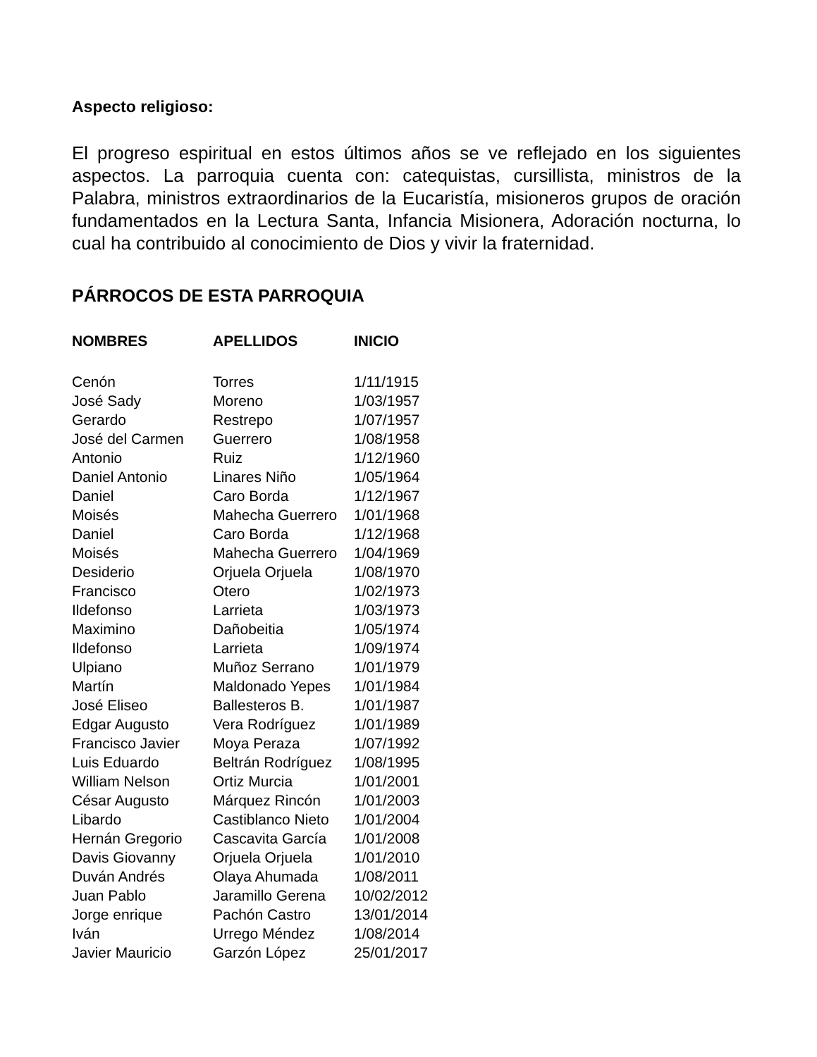Aspecto religioso:
El progreso espiritual en estos últimos años se ve reflejado en los siguientes aspectos. La parroquia cuenta con: catequistas, cursillista, ministros de la Palabra, ministros extraordinarios de la Eucaristía, misioneros grupos de oración fundamentados en la Lectura Santa, Infancia Misionera, Adoración nocturna, lo cual ha contribuido al conocimiento de Dios y vivir la fraternidad.
PÁRROCOS DE ESTA PARROQUIA
| NOMBRES | APELLIDOS | INICIO |
| --- | --- | --- |
| Cenón | Torres | 1/11/1915 |
| José Sady | Moreno | 1/03/1957 |
| Gerardo | Restrepo | 1/07/1957 |
| José del Carmen | Guerrero | 1/08/1958 |
| Antonio | Ruiz | 1/12/1960 |
| Daniel Antonio | Linares Niño | 1/05/1964 |
| Daniel | Caro Borda | 1/12/1967 |
| Moisés | Mahecha Guerrero | 1/01/1968 |
| Daniel | Caro Borda | 1/12/1968 |
| Moisés | Mahecha Guerrero | 1/04/1969 |
| Desiderio | Orjuela Orjuela | 1/08/1970 |
| Francisco | Otero | 1/02/1973 |
| Ildefonso | Larrieta | 1/03/1973 |
| Maximino | Dañobeitia | 1/05/1974 |
| Ildefonso | Larrieta | 1/09/1974 |
| Ulpiano | Muñoz Serrano | 1/01/1979 |
| Martín | Maldonado Yepes | 1/01/1984 |
| José Eliseo | Ballesteros B. | 1/01/1987 |
| Edgar Augusto | Vera Rodríguez | 1/01/1989 |
| Francisco Javier | Moya Peraza | 1/07/1992 |
| Luis Eduardo | Beltrán Rodríguez | 1/08/1995 |
| William Nelson | Ortiz Murcia | 1/01/2001 |
| César Augusto | Márquez Rincón | 1/01/2003 |
| Libardo | Castiblanco Nieto | 1/01/2004 |
| Hernán Gregorio | Cascavita García | 1/01/2008 |
| Davis Giovanny | Orjuela Orjuela | 1/01/2010 |
| Duván Andrés | Olaya Ahumada | 1/08/2011 |
| Juan Pablo | Jaramillo Gerena | 10/02/2012 |
| Jorge enrique | Pachón Castro | 13/01/2014 |
| Iván | Urrego Méndez | 1/08/2014 |
| Javier Mauricio | Garzón López | 25/01/2017 |